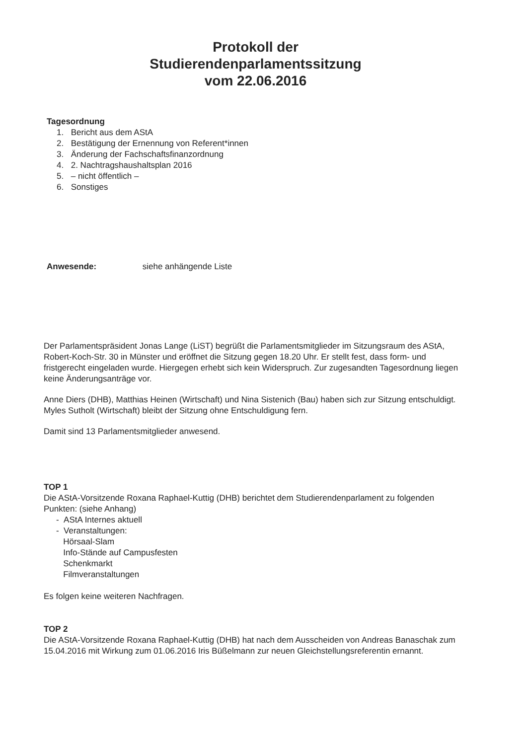Protokoll der
Studierendenparlamentssitzung
vom 22.06.2016
Tagesordnung
1. Bericht aus dem AStA
2. Bestätigung der Ernennung von Referent*innen
3. Änderung der Fachschaftsfinanzordnung
4. 2. Nachtragshaushaltsplan 2016
5. – nicht öffentlich –
6. Sonstiges
Anwesende: siehe anhängende Liste
Der Parlamentspräsident Jonas Lange (LiST) begrüßt die Parlamentsmitglieder im Sitzungsraum des AStA, Robert-Koch-Str. 30 in Münster und eröffnet die Sitzung gegen 18.20 Uhr. Er stellt fest, dass form- und fristgerecht eingeladen wurde. Hiergegen erhebt sich kein Widerspruch. Zur zugesandten Tagesordnung liegen keine Änderungsanträge vor.
Anne Diers (DHB), Matthias Heinen (Wirtschaft) und Nina Sistenich (Bau) haben sich zur Sitzung entschuldigt. Myles Sutholt (Wirtschaft) bleibt der Sitzung ohne Entschuldigung fern.
Damit sind 13 Parlamentsmitglieder anwesend.
TOP 1
Die AStA-Vorsitzende Roxana Raphael-Kuttig (DHB) berichtet dem Studierendenparlament zu folgenden Punkten: (siehe Anhang)
- AStA Internes aktuell
- Veranstaltungen:
Hörsaal-Slam
Info-Stände auf Campusfesten
Schenkmarkt
Filmveranstaltungen
Es folgen keine weiteren Nachfragen.
TOP 2
Die AStA-Vorsitzende Roxana Raphael-Kuttig (DHB) hat nach dem Ausscheiden von Andreas Banaschak zum 15.04.2016 mit Wirkung zum 01.06.2016 Iris Büßelmann zur neuen Gleichstellungsreferentin ernannt.